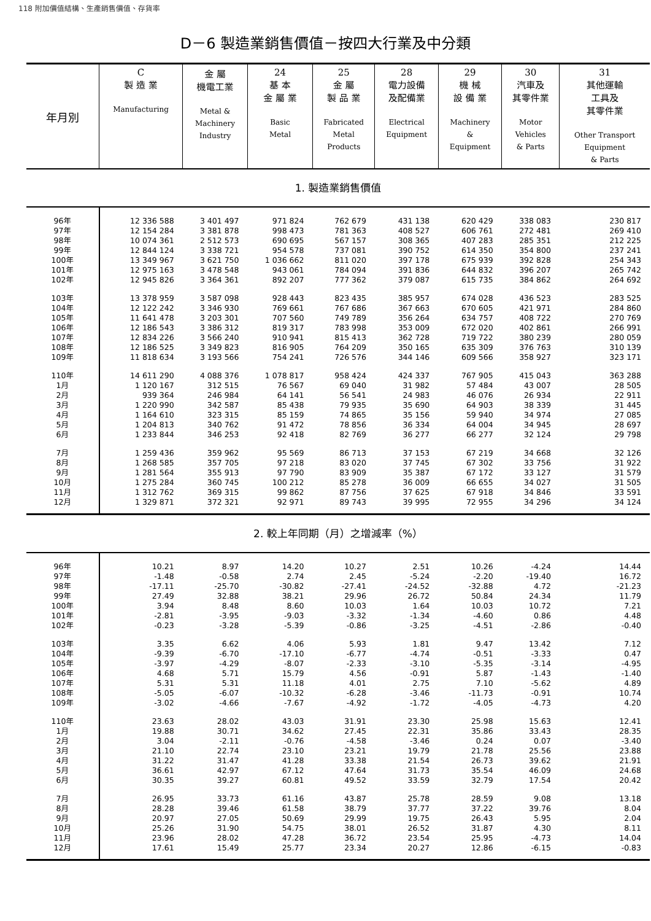118 附加價值結構、生產銷售價值、存貨率
D－6 製造業銷售價值－按四大行業及中分類
| 年月別 | C 製 造 業 Manufacturing | 金 屬 機電工業 Metal & Machinery Industry | 24 基 本 金 屬 業 Basic Metal | 25 金 屬 製 品 業 Fabricated Metal Products | 28 電力設備 及配備業 Electrical Equipment | 29 機 械 設 備 業 Machinery & Equipment | 30 汽車及 其零件業 Motor Vehicles & Parts | 31 其他運輸 工具及 其零件業 Other Transport Equipment & Parts |
| --- | --- | --- | --- | --- | --- | --- | --- | --- |
| 1. 製造業銷售價值 | | | | | | | | |
| 96年 | 12 336 588 | 3 401 497 | 971 824 | 762 679 | 431 138 | 620 429 | 338 083 | 230 817 |
| 97年 | 12 154 284 | 3 381 878 | 998 473 | 781 363 | 408 527 | 606 761 | 272 481 | 269 410 |
| 98年 | 10 074 361 | 2 512 573 | 690 695 | 567 157 | 308 365 | 407 283 | 285 351 | 212 225 |
| 99年 | 12 844 124 | 3 338 721 | 954 578 | 737 081 | 390 752 | 614 350 | 354 800 | 237 241 |
| 100年 | 13 349 967 | 3 621 750 | 1 036 662 | 811 020 | 397 178 | 675 939 | 392 828 | 254 343 |
| 101年 | 12 975 163 | 3 478 548 | 943 061 | 784 094 | 391 836 | 644 832 | 396 207 | 265 742 |
| 102年 | 12 945 826 | 3 364 361 | 892 207 | 777 362 | 379 087 | 615 735 | 384 862 | 264 692 |
| 103年 | 13 378 959 | 3 587 098 | 928 443 | 823 435 | 385 957 | 674 028 | 436 523 | 283 525 |
| 104年 | 12 122 242 | 3 346 930 | 769 661 | 767 686 | 367 663 | 670 605 | 421 971 | 284 860 |
| 105年 | 11 641 478 | 3 203 301 | 707 560 | 749 789 | 356 264 | 634 757 | 408 722 | 270 769 |
| 106年 | 12 186 543 | 3 386 312 | 819 317 | 783 998 | 353 009 | 672 020 | 402 861 | 266 991 |
| 107年 | 12 834 226 | 3 566 240 | 910 941 | 815 413 | 362 728 | 719 722 | 380 239 | 280 059 |
| 108年 | 12 186 525 | 3 349 823 | 816 905 | 764 209 | 350 165 | 635 309 | 376 763 | 310 139 |
| 109年 | 11 818 634 | 3 193 566 | 754 241 | 726 576 | 344 146 | 609 566 | 358 927 | 323 171 |
| 110年 | 14 611 290 | 4 088 376 | 1 078 817 | 958 424 | 424 337 | 767 905 | 415 043 | 363 288 |
| 1月 | 1 120 167 | 312 515 | 76 567 | 69 040 | 31 982 | 57 484 | 43 007 | 28 505 |
| 2月 | 939 364 | 246 984 | 64 141 | 56 541 | 24 983 | 46 076 | 26 934 | 22 911 |
| 3月 | 1 220 990 | 342 587 | 85 438 | 79 935 | 35 690 | 64 903 | 38 339 | 31 445 |
| 4月 | 1 164 610 | 323 315 | 85 159 | 74 865 | 35 156 | 59 940 | 34 974 | 27 085 |
| 5月 | 1 204 813 | 340 762 | 91 472 | 78 856 | 36 334 | 64 004 | 34 945 | 28 697 |
| 6月 | 1 233 844 | 346 253 | 92 418 | 82 769 | 36 277 | 66 277 | 32 124 | 29 798 |
| 7月 | 1 259 436 | 359 962 | 95 569 | 86 713 | 37 153 | 67 219 | 34 668 | 32 126 |
| 8月 | 1 268 585 | 357 705 | 97 218 | 83 020 | 37 745 | 67 302 | 33 756 | 31 922 |
| 9月 | 1 281 564 | 355 913 | 97 790 | 83 909 | 35 387 | 67 172 | 33 127 | 31 579 |
| 10月 | 1 275 284 | 360 745 | 100 212 | 85 278 | 36 009 | 66 655 | 34 027 | 31 505 |
| 11月 | 1 312 762 | 369 315 | 99 862 | 87 756 | 37 625 | 67 918 | 34 846 | 33 591 |
| 12月 | 1 329 871 | 372 321 | 92 971 | 89 743 | 39 995 | 72 955 | 34 296 | 34 124 |
| 2. 較上年同期（月）之增減率（%） | | | | | | | | |
| 96年 | 10.21 | 8.97 | 14.20 | 10.27 | 2.51 | 10.26 | -4.24 | 14.44 |
| 97年 | -1.48 | -0.58 | 2.74 | 2.45 | -5.24 | -2.20 | -19.40 | 16.72 |
| 98年 | -17.11 | -25.70 | -30.82 | -27.41 | -24.52 | -32.88 | 4.72 | -21.23 |
| 99年 | 27.49 | 32.88 | 38.21 | 29.96 | 26.72 | 50.84 | 24.34 | 11.79 |
| 100年 | 3.94 | 8.48 | 8.60 | 10.03 | 1.64 | 10.03 | 10.72 | 7.21 |
| 101年 | -2.81 | -3.95 | -9.03 | -3.32 | -1.34 | -4.60 | 0.86 | 4.48 |
| 102年 | -0.23 | -3.28 | -5.39 | -0.86 | -3.25 | -4.51 | -2.86 | -0.40 |
| 103年 | 3.35 | 6.62 | 4.06 | 5.93 | 1.81 | 9.47 | 13.42 | 7.12 |
| 104年 | -9.39 | -6.70 | -17.10 | -6.77 | -4.74 | -0.51 | -3.33 | 0.47 |
| 105年 | -3.97 | -4.29 | -8.07 | -2.33 | -3.10 | -5.35 | -3.14 | -4.95 |
| 106年 | 4.68 | 5.71 | 15.79 | 4.56 | -0.91 | 5.87 | -1.43 | -1.40 |
| 107年 | 5.31 | 5.31 | 11.18 | 4.01 | 2.75 | 7.10 | -5.62 | 4.89 |
| 108年 | -5.05 | -6.07 | -10.32 | -6.28 | -3.46 | -11.73 | -0.91 | 10.74 |
| 109年 | -3.02 | -4.66 | -7.67 | -4.92 | -1.72 | -4.05 | -4.73 | 4.20 |
| 110年 | 23.63 | 28.02 | 43.03 | 31.91 | 23.30 | 25.98 | 15.63 | 12.41 |
| 1月 | 19.88 | 30.71 | 34.62 | 27.45 | 22.31 | 35.86 | 33.43 | 28.35 |
| 2月 | 3.04 | -2.11 | -0.76 | -4.58 | -3.46 | 0.24 | 0.07 | -3.40 |
| 3月 | 21.10 | 22.74 | 23.10 | 23.21 | 19.79 | 21.78 | 25.56 | 23.88 |
| 4月 | 31.22 | 31.47 | 41.28 | 33.38 | 21.54 | 26.73 | 39.62 | 21.91 |
| 5月 | 36.61 | 42.97 | 67.12 | 47.64 | 31.73 | 35.54 | 46.09 | 24.68 |
| 6月 | 30.35 | 39.27 | 60.81 | 49.52 | 33.59 | 32.79 | 17.54 | 20.42 |
| 7月 | 26.95 | 33.73 | 61.16 | 43.87 | 25.78 | 28.59 | 9.08 | 13.18 |
| 8月 | 28.28 | 39.46 | 61.58 | 38.79 | 37.77 | 37.22 | 39.76 | 8.04 |
| 9月 | 20.97 | 27.05 | 50.69 | 29.99 | 19.75 | 26.43 | 5.95 | 2.04 |
| 10月 | 25.26 | 31.90 | 54.75 | 38.01 | 26.52 | 31.87 | 4.30 | 8.11 |
| 11月 | 23.96 | 28.02 | 47.28 | 36.72 | 23.54 | 25.95 | -4.73 | 14.04 |
| 12月 | 17.61 | 15.49 | 25.77 | 23.34 | 20.27 | 12.86 | -6.15 | -0.83 |